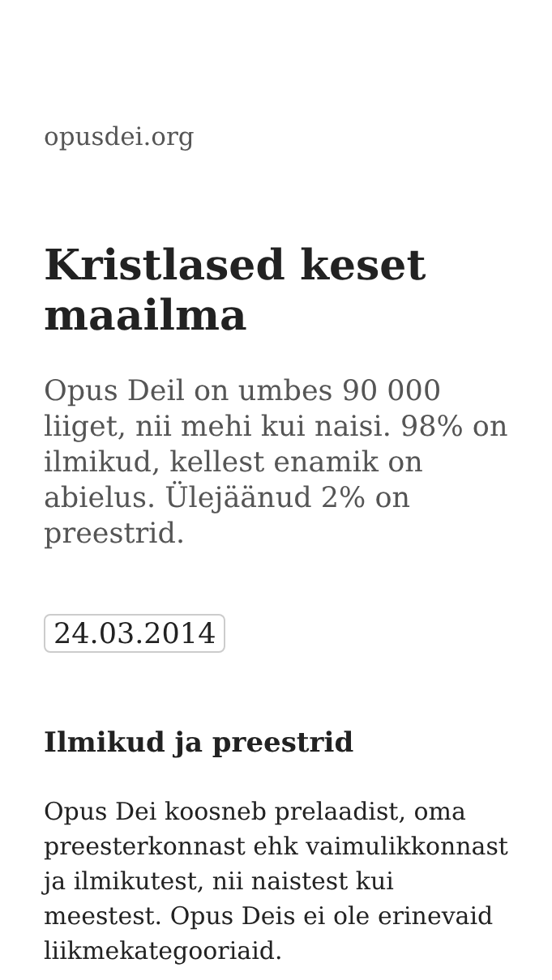opusdei.org
Kristlased keset maailma
Opus Deil on umbes 90 000 liiget, nii mehi kui naisi. 98% on ilmikud, kellest enamik on abielus. Ülejäänud 2% on preestrid.
24.03.2014
Ilmikud ja preestrid
Opus Dei koosneb prelaadist, oma preesterkonnast ehk vaimulikkonnast ja ilmikutest, nii naistest kui meestest. Opus Deis ei ole erinevaid liikmekategooriaid.